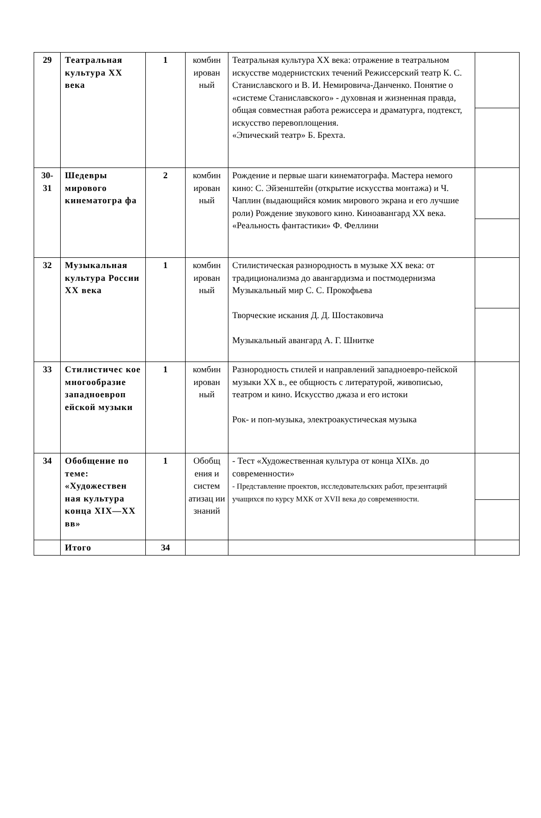| 29 | Театральная культура XX века | 1 | комбин ирован ный | Театральная культура XX века: отражение в театральном искусстве модернистских течений Режиссерский театр К. С. Станиславского и В. И. Немировича-Данченко. Понятие о «системе Станиславского» - духовная и жизненная правда, общая совместная работа режиссера и драматурга, подтекст, искусство перевоплощения. «Эпический театр» Б. Брехта. | |
| 30- 31 | Шедевры мирового кинематогра фа | 2 | комбин ирован ный | Рождение и первые шаги кинематографа. Мастера немого кино: С. Эйзенштейн (открытие искусства монтажа) и Ч. Чаплин (выдающийся комик мирового экрана и его лучшие роли) Рождение звукового кино. Киноавангард XX века. «Реальность фантастики» Ф. Феллини | |
| 32 | Музыкальная культура России XX века | 1 | комбин ирован ный | Стилистическая разнородность в музыке XX века: от традиционализма до авангардизма и постмодернизма Музыкальный мир С. С. Прокофьева Творческие искания Д. Д. Шостаковича Музыкальный авангард А. Г. Шнитке | |
| 33 | Стилистичес кое многообразие западноевроп ейской музыки | 1 | комбин ирован ный | Разнородность стилей и направлений западноевро-пейской музыки XX в., ее общность с литературой, живописью, театром и кино. Искусство джаза и его истоки Рок- и поп-музыка, электроакустическая музыка | |
| 34 | Обобщение по теме: «Художествен ная культура конца XIX—XX вв» | 1 | Обобщ ения и систем атизац ии знаний | - Тест «Художественная культура от конца XIXв. до современности» - Представление проектов, исследовательских работ, презентаций учащихся по курсу МХК от XVII века до современности. | |
| | Итого | 34 | | | |